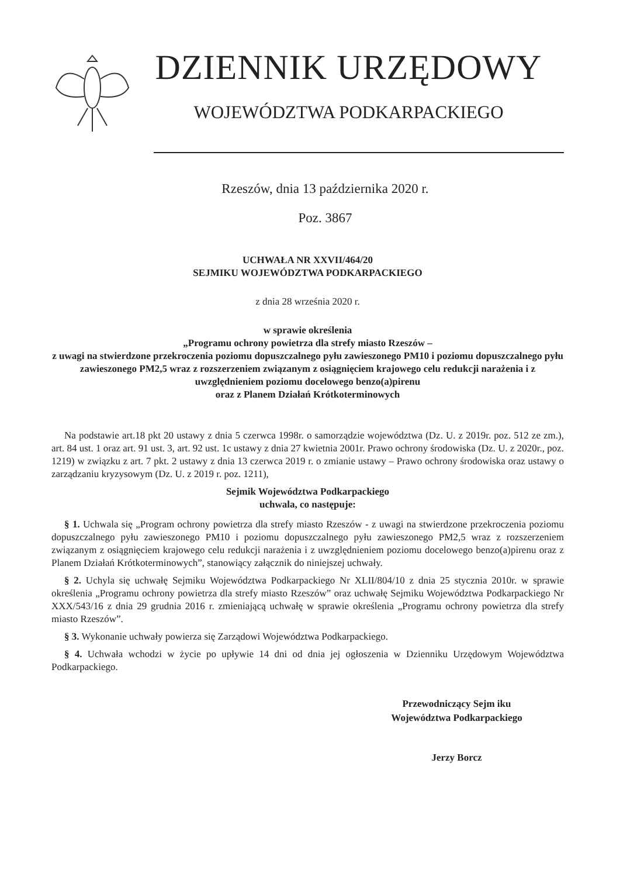DZIENNIK URZĘDOWY
WOJEWÓDZTWA PODKARPACKIEGO
Rzeszów, dnia 13 października 2020 r.
Poz. 3867
UCHWAŁA NR XXVII/464/20
SEJMIKU WOJEWÓDZTWA PODKARPACKIEGO
z dnia 28 września 2020 r.
w sprawie określenia
„Programu ochrony powietrza dla strefy miasto Rzeszów –
z uwagi na stwierdzone przekroczenia poziomu dopuszczalnego pyłu zawieszonego PM10 i poziomu dopuszczalnego pyłu zawieszonego PM2,5 wraz z rozszerzeniem związanym z osiągnięciem krajowego celu redukcji narażenia i z uwzględnieniem poziomu docelowego benzo(a)pirenu
oraz z Planem Działań Krótkoterminowych
Na podstawie art.18 pkt 20 ustawy z dnia 5 czerwca 1998r. o samorządzie województwa (Dz. U. z 2019r. poz. 512 ze zm.), art. 84 ust. 1 oraz art. 91 ust. 3, art. 92 ust. 1c ustawy z dnia 27 kwietnia 2001r. Prawo ochrony środowiska (Dz. U. z 2020r., poz. 1219) w związku z art. 7 pkt. 2 ustawy z dnia 13 czerwca 2019 r. o zmianie ustawy – Prawo ochrony środowiska oraz ustawy o zarządzaniu kryzysowym (Dz. U. z 2019 r. poz. 1211),
Sejmik Województwa Podkarpackiego
uchwala, co następuje:
§ 1. Uchwala się „Program ochrony powietrza dla strefy miasto Rzeszów - z uwagi na stwierdzone przekroczenia poziomu dopuszczalnego pyłu zawieszonego PM10 i poziomu dopuszczalnego pyłu zawieszonego PM2,5 wraz z rozszerzeniem związanym z osiągnięciem krajowego celu redukcji narażenia i z uwzględnieniem poziomu docelowego benzo(a)pirenu oraz z Planem Działań Krótkoterminowych”, stanowiący załącznik do niniejszej uchwały.
§ 2. Uchyla się uchwałę Sejmiku Województwa Podkarpackiego Nr XLII/804/10 z dnia 25 stycznia 2010r. w sprawie określenia „Programu ochrony powietrza dla strefy miasto Rzeszów” oraz uchwałę Sejmiku Województwa Podkarpackiego Nr XXX/543/16 z dnia 29 grudnia 2016 r. zmieniającą uchwałę w sprawie określenia „Programu ochrony powietrza dla strefy miasto Rzeszów”.
§ 3. Wykonanie uchwały powierza się Zarządowi Województwa Podkarpackiego.
§ 4. Uchwała wchodzi w życie po upływie 14 dni od dnia jej ogłoszenia w Dzienniku Urzędowym Województwa Podkarpackiego.
Przewodniczący Sejm iku
Województwa Podkarpackiego
Jerzy Borcz